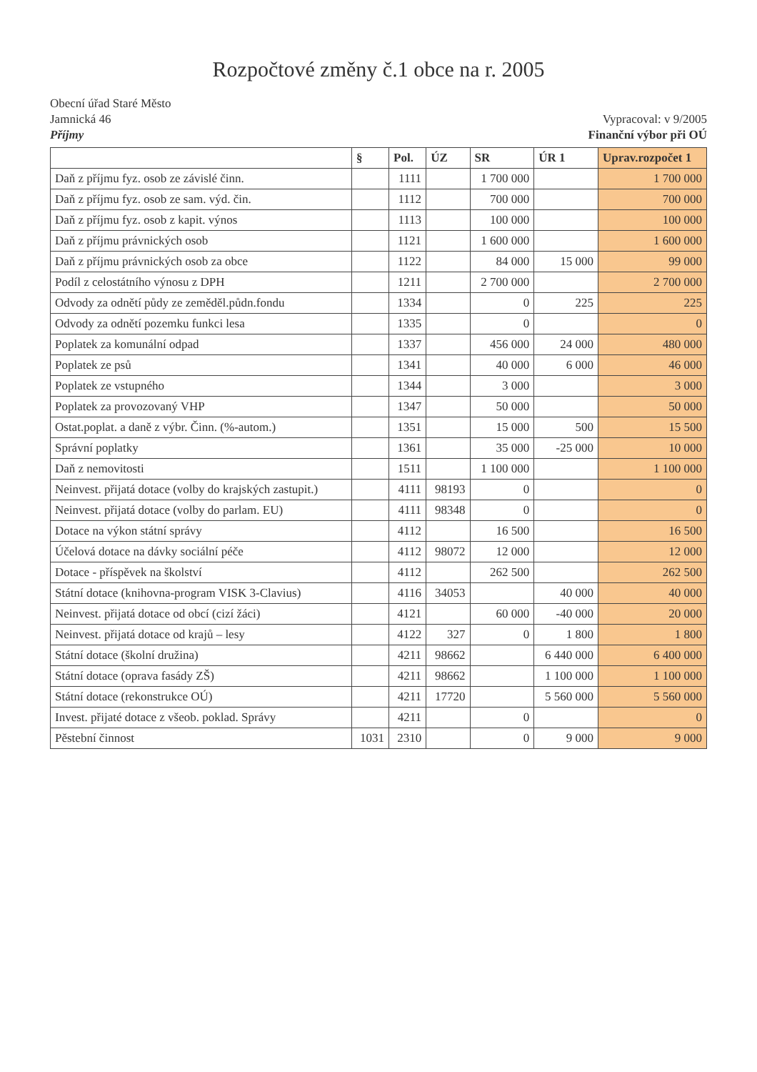Rozpočtové změny č.1 obce na r. 2005
Obecní úřad Staré Město
Jamnická 46
Příjmy
Vypracoval: v 9/2005
Finanční výbor při OÚ
| | § | Pol. | ÚZ | SR | ÚR 1 | Uprav.rozpočet 1 |
| --- | --- | --- | --- | --- | --- | --- |
| Daň z příjmu fyz. osob ze závislé činn. | | 1111 | | 1 700 000 | | 1 700 000 |
| Daň z příjmu fyz. osob ze sam. výd. čin. | | 1112 | | 700 000 | | 700 000 |
| Daň z příjmu fyz. osob z kapit. výnos | | 1113 | | 100 000 | | 100 000 |
| Daň z příjmu právnických osob | | 1121 | | 1 600 000 | | 1 600 000 |
| Daň z příjmu právnických osob za obce | | 1122 | | 84 000 | 15 000 | 99 000 |
| Podíl z celostátního výnosu z DPH | | 1211 | | 2 700 000 | | 2 700 000 |
| Odvody za odnětí půdy ze zeměděl.půdn.fondu | | 1334 | | 0 | 225 | 225 |
| Odvody za odnětí pozemku funkci lesa | | 1335 | | 0 | | 0 |
| Poplatek za komunální odpad | | 1337 | | 456 000 | 24 000 | 480 000 |
| Poplatek ze psů | | 1341 | | 40 000 | 6 000 | 46 000 |
| Poplatek ze vstupného | | 1344 | | 3 000 | | 3 000 |
| Poplatek za provozovaný VHP | | 1347 | | 50 000 | | 50 000 |
| Ostat.poplat. a daně z výbr. Činn. (%-autom.) | | 1351 | | 15 000 | 500 | 15 500 |
| Správní poplatky | | 1361 | | 35 000 | -25 000 | 10 000 |
| Daň z nemovitosti | | 1511 | | 1 100 000 | | 1 100 000 |
| Neinvest. přijatá dotace (volby do krajských zastupit.) | | 4111 | 98193 | 0 | | 0 |
| Neinvest. přijatá dotace (volby do parlam. EU) | | 4111 | 98348 | 0 | | 0 |
| Dotace na výkon státní správy | | 4112 | | 16 500 | | 16 500 |
| Účelová dotace na dávky sociální péče | | 4112 | 98072 | 12 000 | | 12 000 |
| Dotace - příspěvek na školství | | 4112 | | 262 500 | | 262 500 |
| Státní dotace (knihovna-program VISK 3-Clavius) | | 4116 | 34053 | | 40 000 | 40 000 |
| Neinvest. přijatá dotace od obcí (cizí žáci) | | 4121 | | 60 000 | -40 000 | 20 000 |
| Neinvest. přijatá dotace od krajů – lesy | | 4122 | 327 | 0 | 1 800 | 1 800 |
| Státní dotace (školní družina) | | 4211 | 98662 | | 6 440 000 | 6 400 000 |
| Státní dotace (oprava fasády ZŠ) | | 4211 | 98662 | | 1 100 000 | 1 100 000 |
| Státní dotace (rekonstrukce OÚ) | | 4211 | 17720 | | 5 560 000 | 5 560 000 |
| Invest. přijaté dotace z všeob. poklad. Správy | | 4211 | | 0 | | 0 |
| Pěstební činnost | 1031 | 2310 | | 0 | 9 000 | 9 000 |